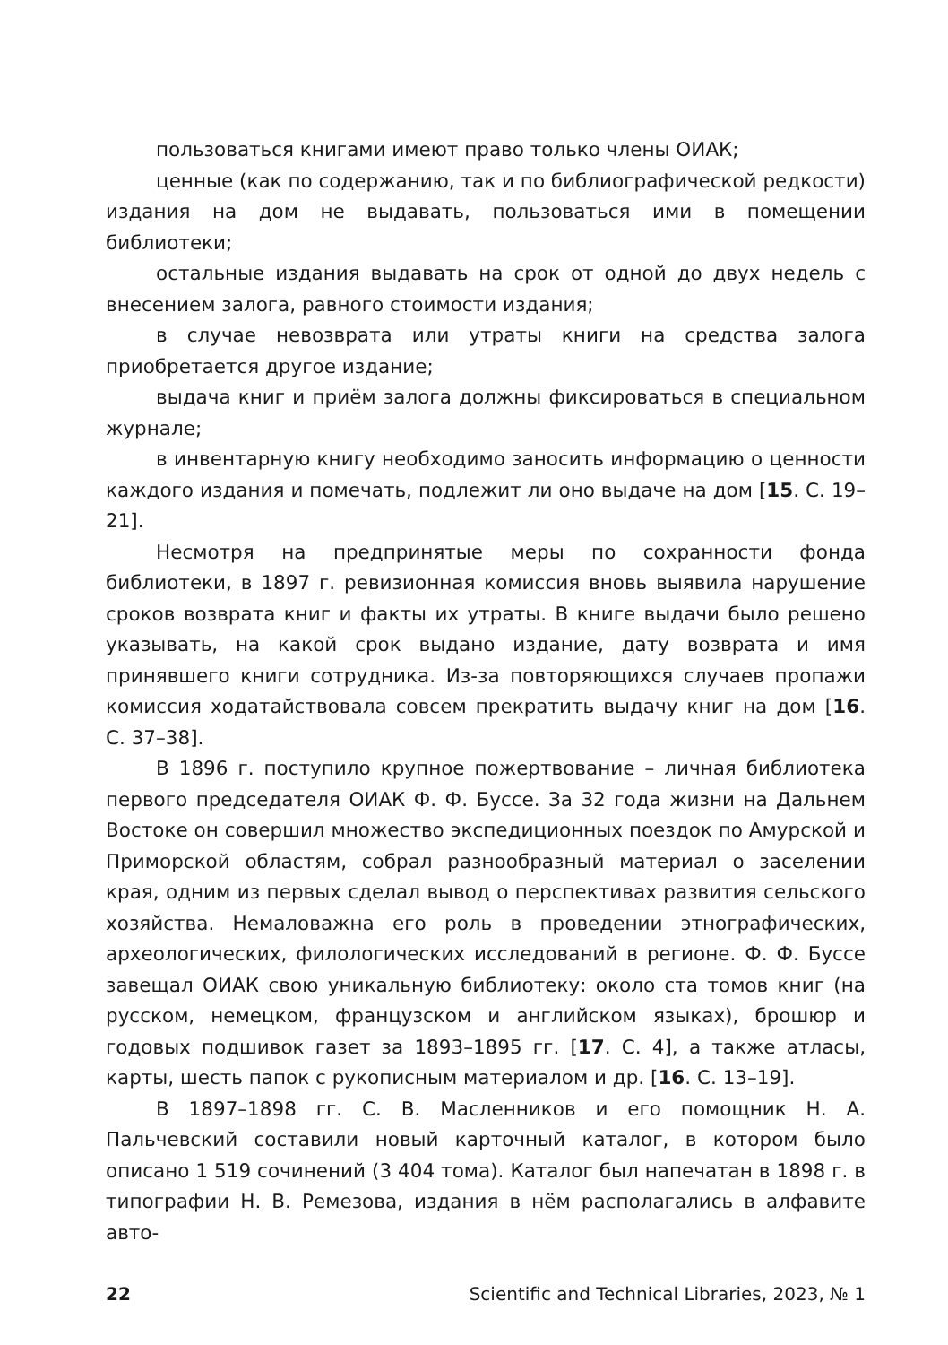пользоваться книгами имеют право только члены ОИАК;
ценные (как по содержанию, так и по библиографической редкости) издания на дом не выдавать, пользоваться ими в помещении библиотеки;
остальные издания выдавать на срок от одной до двух недель с внесением залога, равного стоимости издания;
в случае невозврата или утраты книги на средства залога приобретается другое издание;
выдача книг и приём залога должны фиксироваться в специальном журнале;
в инвентарную книгу необходимо заносить информацию о ценности каждого издания и помечать, подлежит ли оно выдаче на дом [15. С. 19–21].
Несмотря на предпринятые меры по сохранности фонда библиотеки, в 1897 г. ревизионная комиссия вновь выявила нарушение сроков возврата книг и факты их утраты. В книге выдачи было решено указывать, на какой срок выдано издание, дату возврата и имя принявшего книги сотрудника. Из-за повторяющихся случаев пропажи комиссия ходатайствовала совсем прекратить выдачу книг на дом [16. С. 37–38].
В 1896 г. поступило крупное пожертвование – личная библиотека первого председателя ОИАК Ф. Ф. Буссе. За 32 года жизни на Дальнем Востоке он совершил множество экспедиционных поездок по Амурской и Приморской областям, собрал разнообразный материал о заселении края, одним из первых сделал вывод о перспективах развития сельского хозяйства. Немаловажна его роль в проведении этнографических, археологических, филологических исследований в регионе. Ф. Ф. Буссе завещал ОИАК свою уникальную библиотеку: около ста томов книг (на русском, немецком, французском и английском языках), брошюр и годовых подшивок газет за 1893–1895 гг. [17. С. 4], а также атласы, карты, шесть папок с рукописным материалом и др. [16. С. 13–19].
В 1897–1898 гг. С. В. Масленников и его помощник Н. А. Пальчевский составили новый карточный каталог, в котором было описано 1 519 сочинений (3 404 тома). Каталог был напечатан в 1898 г. в типографии Н. В. Ремезова, издания в нём располагались в алфавите авто-
22 Scientific and Technical Libraries, 2023, № 1